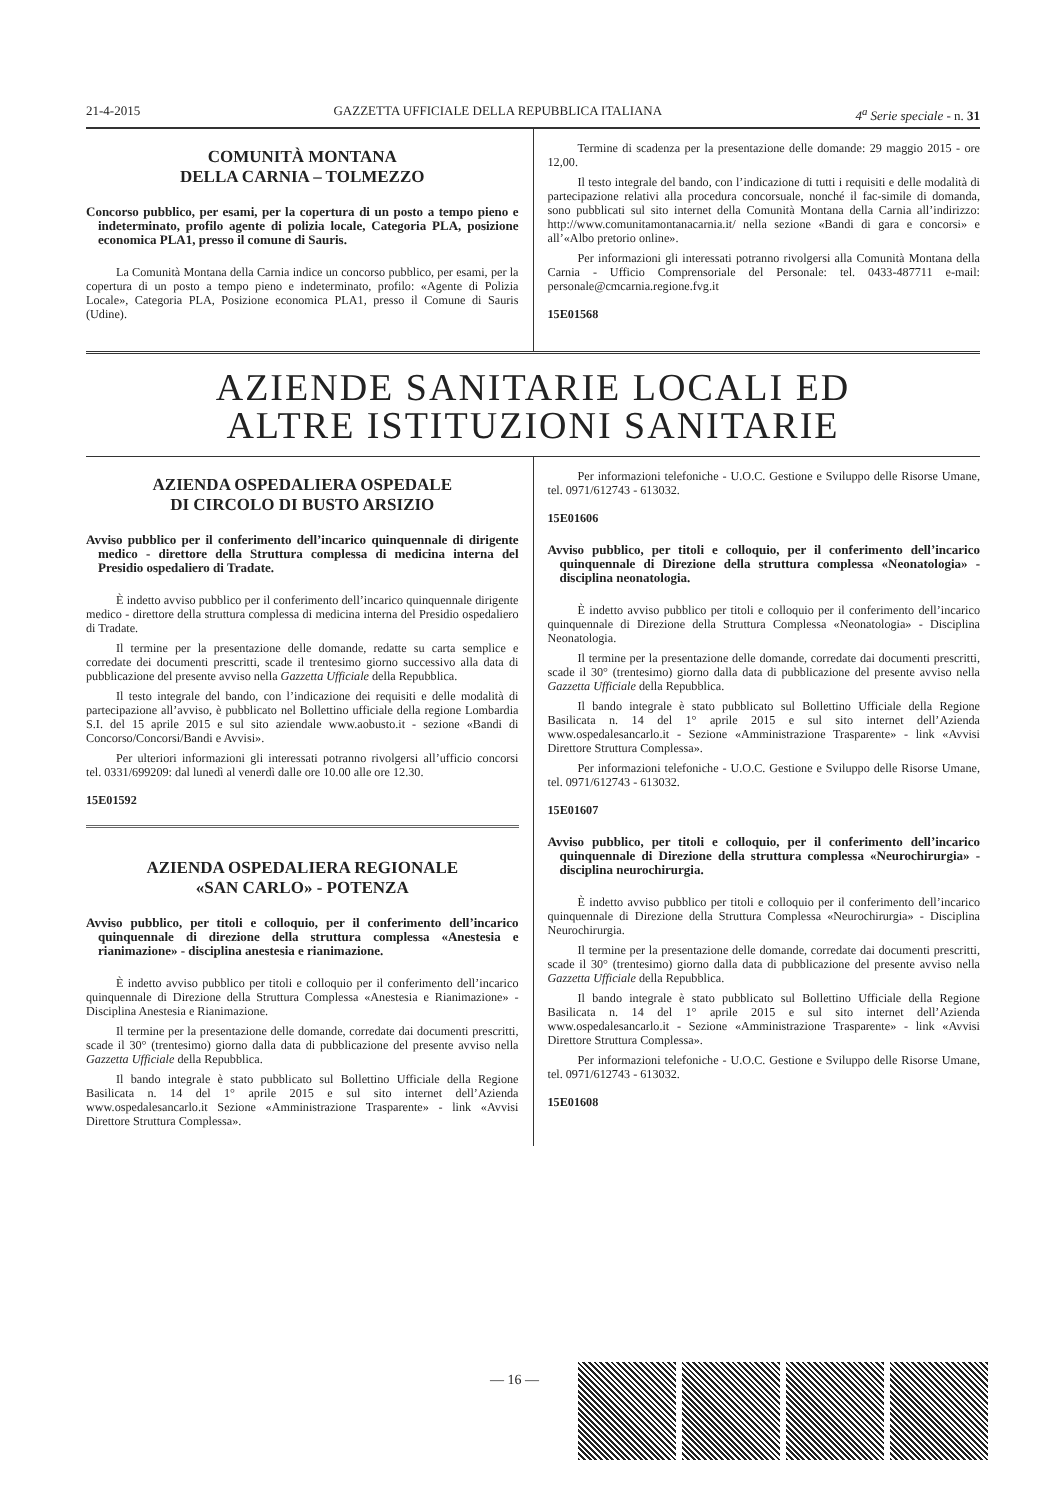21-4-2015 GAZZETTA UFFICIALE DELLA REPUBBLICA ITALIANA 4<sup>a</sup> Serie speciale - n. 31
COMUNITÀ MONTANA
DELLA CARNIA – TOLMEZZO
Concorso pubblico, per esami, per la copertura di un posto a tempo pieno e indeterminato, profilo agente di polizia locale, Categoria PLA, posizione economica PLA1, presso il comune di Sauris.
La Comunità Montana della Carnia indice un concorso pubblico, per esami, per la copertura di un posto a tempo pieno e indeterminato, profilo: «Agente di Polizia Locale», Categoria PLA, Posizione economica PLA1, presso il Comune di Sauris (Udine).
Termine di scadenza per la presentazione delle domande: 29 maggio 2015 - ore 12,00.
Il testo integrale del bando, con l’indicazione di tutti i requisiti e delle modalità di partecipazione relativi alla procedura concorsuale, nonché il fac-simile di domanda, sono pubblicati sul sito internet della Comunità Montana della Carnia all’indirizzo: http://www.comunitamontanacarnia.it/ nella sezione «Bandi di gara e concorsi» e all’«Albo pretorio online».
Per informazioni gli interessati potranno rivolgersi alla Comunità Montana della Carnia - Ufficio Comprensoriale del Personale: tel. 0433-487711 e-mail: personale@cmcarnia.regione.fvg.it
15E01568
AZIENDE SANITARIE LOCALI ED
ALTRE ISTITUZIONI SANITARIE
AZIENDA OSPEDALIERA OSPEDALE
DI CIRCOLO DI BUSTO ARSIZIO
Avviso pubblico per il conferimento dell’incarico quinquennale di dirigente medico - direttore della Struttura complessa di medicina interna del Presidio ospedaliero di Tradate.
È indetto avviso pubblico per il conferimento dell’incarico quinquennale dirigente medico - direttore della struttura complessa di medicina interna del Presidio ospedaliero di Tradate.
Il termine per la presentazione delle domande, redatte su carta semplice e corredate dei documenti prescritti, scade il trentesimo giorno successivo alla data di pubblicazione del presente avviso nella Gazzetta Ufficiale della Repubblica.
Il testo integrale del bando, con l’indicazione dei requisiti e delle modalità di partecipazione all’avviso, è pubblicato nel Bollettino ufficiale della regione Lombardia S.I. del 15 aprile 2015 e sul sito aziendale www.aobusto.it - sezione «Bandi di Concorso/Concorsi/Bandi e Avvisi».
Per ulteriori informazioni gli interessati potranno rivolgersi all’ufficio concorsi tel. 0331/699209: dal lunedì al venerdì dalle ore 10.00 alle ore 12.30.
15E01592
AZIENDA OSPEDALIERA REGIONALE
«SAN CARLO» - POTENZA
Avviso pubblico, per titoli e colloquio, per il conferimento dell’incarico quinquennale di direzione della struttura complessa «Anestesia e rianimazione» - disciplina anestesia e rianimazione.
È indetto avviso pubblico per titoli e colloquio per il conferimento dell’incarico quinquennale di Direzione della Struttura Complessa «Anestesia e Rianimazione» - Disciplina Anestesia e Rianimazione.
Il termine per la presentazione delle domande, corredate dai documenti prescritti, scade il 30° (trentesimo) giorno dalla data di pubblicazione del presente avviso nella Gazzetta Ufficiale della Repubblica.
Il bando integrale è stato pubblicato sul Bollettino Ufficiale della Regione Basilicata n. 14 del 1° aprile 2015 e sul sito internet dell’Azienda www.ospedalesancarlo.it Sezione «Amministrazione Trasparente» - link «Avvisi Direttore Struttura Complessa».
Per informazioni telefoniche - U.O.C. Gestione e Sviluppo delle Risorse Umane, tel. 0971/612743 - 613032.
15E01606
Avviso pubblico, per titoli e colloquio, per il conferimento dell’incarico quinquennale di Direzione della struttura complessa «Neonatologia» - disciplina neonatologia.
È indetto avviso pubblico per titoli e colloquio per il conferimento dell’incarico quinquennale di Direzione della Struttura Complessa «Neonatologia» - Disciplina Neonatologia.
Il termine per la presentazione delle domande, corredate dai documenti prescritti, scade il 30° (trentesimo) giorno dalla data di pubblicazione del presente avviso nella Gazzetta Ufficiale della Repubblica.
Il bando integrale è stato pubblicato sul Bollettino Ufficiale della Regione Basilicata n. 14 del 1° aprile 2015 e sul sito internet dell’Azienda www.ospedalesancarlo.it - Sezione «Amministrazione Trasparente» - link «Avvisi Direttore Struttura Complessa».
Per informazioni telefoniche - U.O.C. Gestione e Sviluppo delle Risorse Umane, tel. 0971/612743 - 613032.
15E01607
Avviso pubblico, per titoli e colloquio, per il conferimento dell’incarico quinquennale di Direzione della struttura complessa «Neurochirurgia» - disciplina neurochirurgia.
È indetto avviso pubblico per titoli e colloquio per il conferimento dell’incarico quinquennale di Direzione della Struttura Complessa «Neurochirurgia» - Disciplina Neurochirurgia.
Il termine per la presentazione delle domande, corredate dai documenti prescritti, scade il 30° (trentesimo) giorno dalla data di pubblicazione del presente avviso nella Gazzetta Ufficiale della Repubblica.
Il bando integrale è stato pubblicato sul Bollettino Ufficiale della Regione Basilicata n. 14 del 1° aprile 2015 e sul sito internet dell’Azienda www.ospedalesancarlo.it - Sezione «Amministrazione Trasparente» - link «Avvisi Direttore Struttura Complessa».
Per informazioni telefoniche - U.O.C. Gestione e Sviluppo delle Risorse Umane, tel. 0971/612743 - 613032.
15E01608
— 16 —